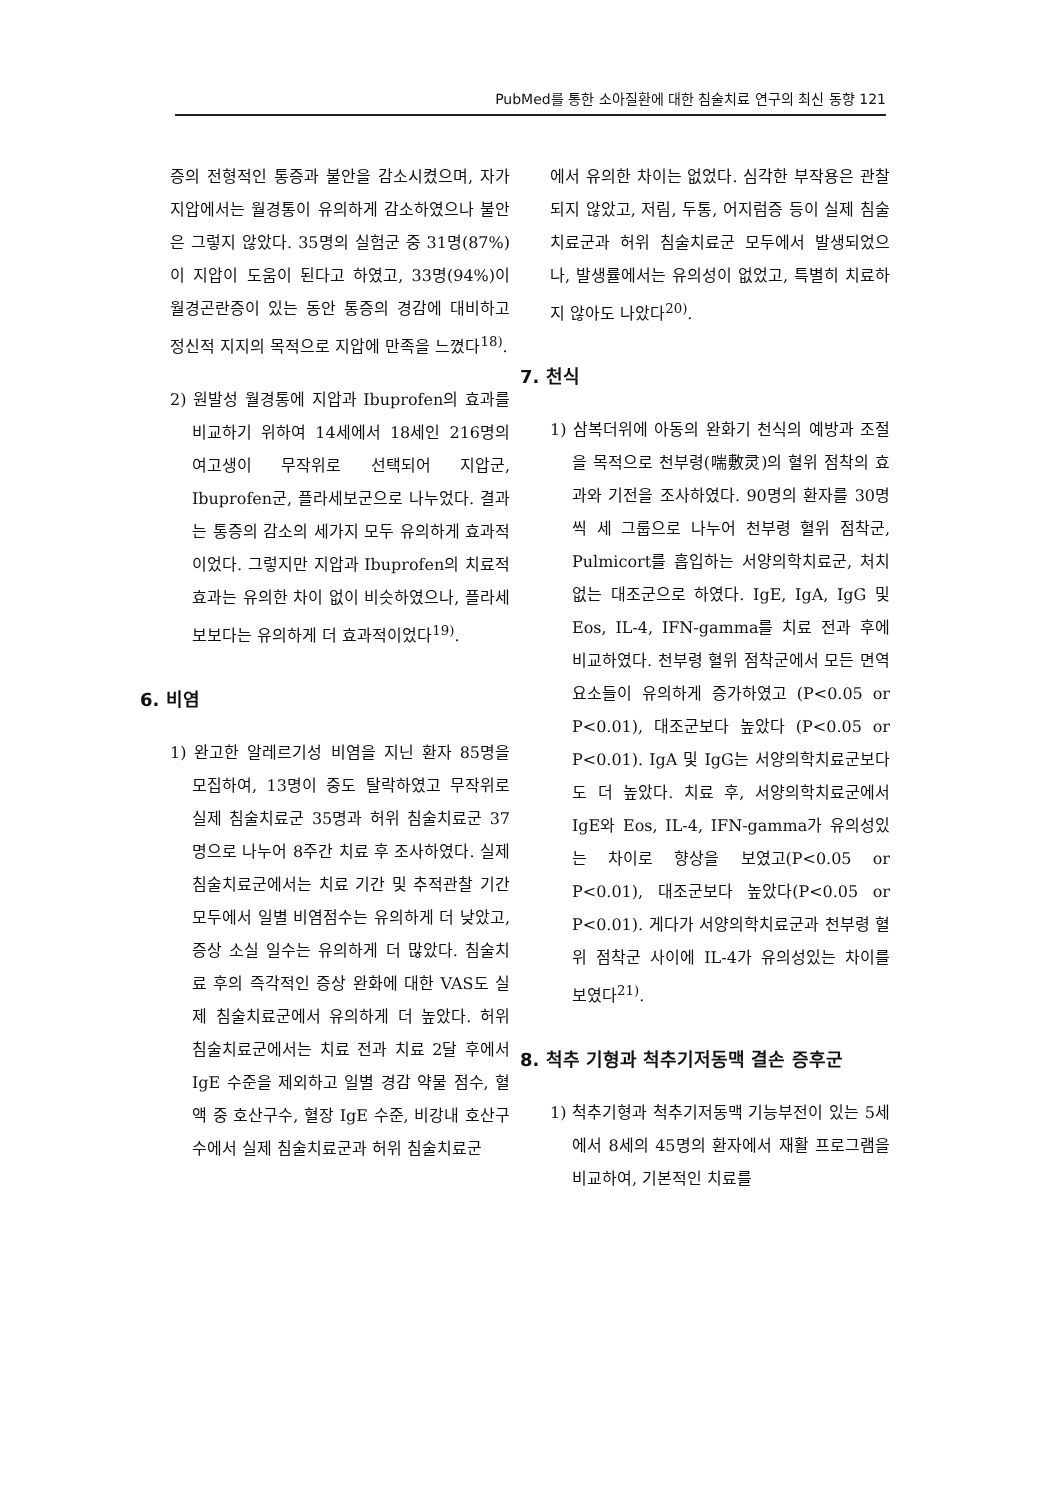PubMed를 통한 소아질환에 대한 침술치료 연구의 최신 동향 121
증의 전형적인 통증과 불안을 감소시켰으며, 자가 지압에서는 월경통이 유의하게 감소하였으나 불안은 그렇지 않았다. 35명의 실험군 중 31명(87%)이 지압이 도움이 된다고 하였고, 33명(94%)이 월경곤란증이 있는 동안 통증의 경감에 대비하고 정신적 지지의 목적으로 지압에 만족을 느꼈다<sup>18)</sup>.
2) 원발성 월경통에 지압과 Ibuprofen의 효과를 비교하기 위하여 14세에서 18세인 216명의 여고생이 무작위로 선택되어 지압군, Ibuprofen군, 플라세보군으로 나누었다. 결과는 통증의 감소의 세가지 모두 유의하게 효과적이었다. 그렇지만 지압과 Ibuprofen의 치료적 효과는 유의한 차이 없이 비슷하였으나, 플라세보보다는 유의하게 더 효과적이었다<sup>19)</sup>.
6. 비염
1) 완고한 알레르기성 비염을 지닌 환자 85명을 모집하여, 13명이 중도 탈락하였고 무작위로 실제 침술치료군 35명과 허위 침술치료군 37명으로 나누어 8주간 치료 후 조사하였다. 실제 침술치료군에서는 치료 기간 및 추적관찰 기간 모두에서 일별 비염점수는 유의하게 더 낮았고, 증상 소실 일수는 유의하게 더 많았다. 침술치료 후의 즉각적인 증상 완화에 대한 VAS도 실제 침술치료군에서 유의하게 더 높았다. 허위 침술치료군에서는 치료 전과 치료 2달 후에서 IgE 수준을 제외하고 일별 경감 약물 점수, 혈액 중 호산구수, 혈장 IgE 수준, 비강내 호산구수에서 실제 침술치료군과 허위 침술치료군
에서 유의한 차이는 없었다. 심각한 부작용은 관찰되지 않았고, 저림, 두통, 어지럼증 등이 실제 침술치료군과 허위 침술치료군 모두에서 발생되었으나, 발생률에서는 유의성이 없었고, 특별히 치료하지 않아도 나았다<sup>20)</sup>.
7. 천식
1) 삼복더위에 아동의 완화기 천식의 예방과 조절을 목적으로 천부령(喘敷灵)의 혈위 점착의 효과와 기전을 조사하였다. 90명의 환자를 30명씩 세 그룹으로 나누어 천부령 혈위 점착군, Pulmicort를 흡입하는 서양의학치료군, 처치 없는 대조군으로 하였다. IgE, IgA, IgG 및 Eos, IL-4, IFN-gamma를 치료 전과 후에 비교하였다. 천부령 혈위 점착군에서 모든 면역 요소들이 유의하게 증가하였고 (P<0.05 or P<0.01), 대조군보다 높았다 (P<0.05 or P<0.01). IgA 및 IgG는 서양의학치료군보다도 더 높았다. 치료 후, 서양의학치료군에서 IgE와 Eos, IL-4, IFN-gamma가 유의성있는 차이로 향상을 보였고(P<0.05 or P<0.01), 대조군보다 높았다(P<0.05 or P<0.01). 게다가 서양의학치료군과 천부령 혈위 점착군 사이에 IL-4가 유의성있는 차이를 보였다<sup>21)</sup>.
8. 척추 기형과 척추기저동맥 결손 증후군
1) 척추기형과 척추기저동맥 기능부전이 있는 5세에서 8세의 45명의 환자에서 재활 프로그램을 비교하여, 기본적인 치료를